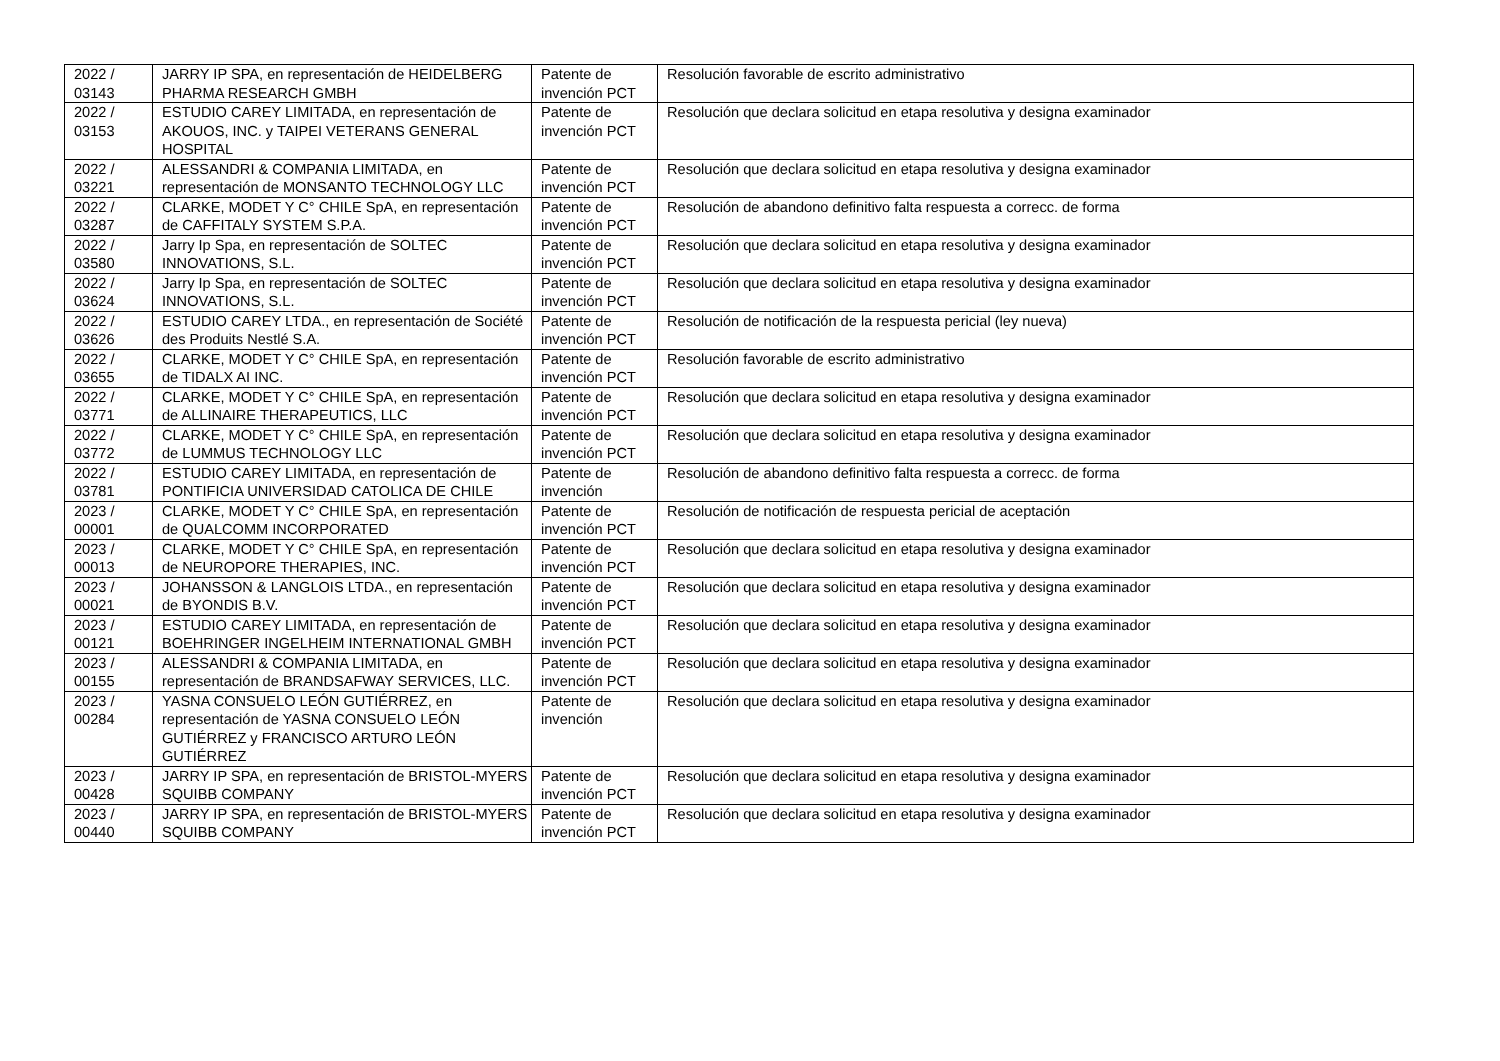| 2022 / 03143 | JARRY IP SPA, en representación de HEIDELBERG PHARMA RESEARCH GMBH | Patente de invención PCT | Resolución favorable de escrito administrativo |
| 2022 / 03153 | ESTUDIO CAREY LIMITADA, en representación de AKOUOS, INC. y TAIPEI VETERANS GENERAL HOSPITAL | Patente de invención PCT | Resolución que declara solicitud en etapa resolutiva y designa examinador |
| 2022 / 03221 | ALESSANDRI & COMPANIA LIMITADA, en representación de MONSANTO TECHNOLOGY LLC | Patente de invención PCT | Resolución que declara solicitud en etapa resolutiva y designa examinador |
| 2022 / 03287 | CLARKE, MODET Y C° CHILE SpA, en representación de CAFFITALY SYSTEM S.P.A. | Patente de invención PCT | Resolución de abandono definitivo falta respuesta a correcc. de forma |
| 2022 / 03580 | Jarry Ip Spa, en representación de SOLTEC INNOVATIONS, S.L. | Patente de invención PCT | Resolución que declara solicitud en etapa resolutiva y designa examinador |
| 2022 / 03624 | Jarry Ip Spa, en representación de SOLTEC INNOVATIONS, S.L. | Patente de invención PCT | Resolución que declara solicitud en etapa resolutiva y designa examinador |
| 2022 / 03626 | ESTUDIO CAREY LTDA., en representación de Société des Produits Nestlé S.A. | Patente de invención PCT | Resolución de notificación de la respuesta pericial (ley nueva) |
| 2022 / 03655 | CLARKE, MODET Y C° CHILE SpA, en representación de TIDALX AI INC. | Patente de invención PCT | Resolución favorable de escrito administrativo |
| 2022 / 03771 | CLARKE, MODET Y C° CHILE SpA, en representación de ALLINAIRE THERAPEUTICS, LLC | Patente de invención PCT | Resolución que declara solicitud en etapa resolutiva y designa examinador |
| 2022 / 03772 | CLARKE, MODET Y C° CHILE SpA, en representación de LUMMUS TECHNOLOGY LLC | Patente de invención PCT | Resolución que declara solicitud en etapa resolutiva y designa examinador |
| 2022 / 03781 | ESTUDIO CAREY LIMITADA, en representación de PONTIFICIA UNIVERSIDAD CATOLICA DE CHILE | Patente de invención | Resolución de abandono definitivo falta respuesta a correcc. de forma |
| 2023 / 00001 | CLARKE, MODET Y C° CHILE SpA, en representación de QUALCOMM INCORPORATED | Patente de invención PCT | Resolución de notificación de respuesta pericial de aceptación |
| 2023 / 00013 | CLARKE, MODET Y C° CHILE SpA, en representación de NEUROPORE THERAPIES, INC. | Patente de invención PCT | Resolución que declara solicitud en etapa resolutiva y designa examinador |
| 2023 / 00021 | JOHANSSON & LANGLOIS LTDA., en representación de BYONDIS B.V. | Patente de invención PCT | Resolución que declara solicitud en etapa resolutiva y designa examinador |
| 2023 / 00121 | ESTUDIO CAREY LIMITADA, en representación de BOEHRINGER INGELHEIM INTERNATIONAL GMBH | Patente de invención PCT | Resolución que declara solicitud en etapa resolutiva y designa examinador |
| 2023 / 00155 | ALESSANDRI & COMPANIA LIMITADA, en representación de BRANDSAFWAY SERVICES, LLC. | Patente de invención PCT | Resolución que declara solicitud en etapa resolutiva y designa examinador |
| 2023 / 00284 | YASNA CONSUELO LEÓN GUTIÉRREZ, en representación de YASNA CONSUELO LEÓN GUTIÉRREZ y FRANCISCO ARTURO LEÓN GUTIÉRREZ | Patente de invención | Resolución que declara solicitud en etapa resolutiva y designa examinador |
| 2023 / 00428 | JARRY IP SPA, en representación de BRISTOL-MYERS SQUIBB COMPANY | Patente de invención PCT | Resolución que declara solicitud en etapa resolutiva y designa examinador |
| 2023 / 00440 | JARRY IP SPA, en representación de BRISTOL-MYERS SQUIBB COMPANY | Patente de invención PCT | Resolución que declara solicitud en etapa resolutiva y designa examinador |